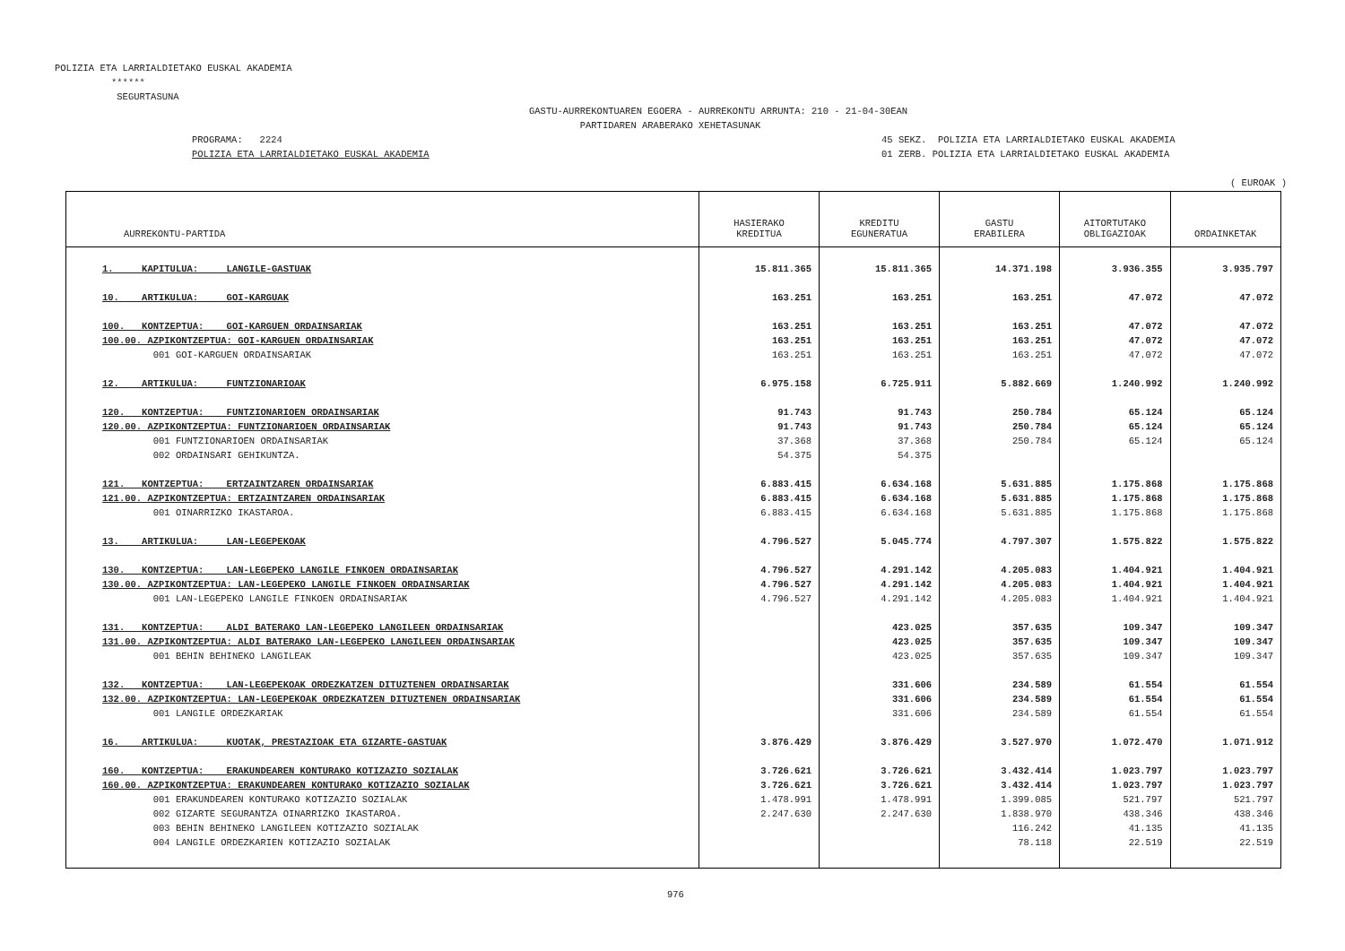POLIZIA ETA LARRIALDIETAKO EUSKAL AKADEMIA ****** SEGURTASUNA
GASTU-AURREKONTUAREN EGOERA - AURREKONTU ARRUNTA: 210 - 21-04-30EAN PARTIDAREN ARABERAKO XEHETASUNAK
PROGRAMA: 2224 POLIZIA ETA LARRIALDIETAKO EUSKAL AKADEMIA
45 SEKZ. POLIZIA ETA LARRIALDIETAKO EUSKAL AKADEMIA 01 ZERB. POLIZIA ETA LARRIALDIETAKO EUSKAL AKADEMIA
( EUROAK )
| AURREKONTU-PARTIDA | HASIERAKO KREDITUA | KREDITU EGUNERATUA | GASTU ERABILERA | AITORTUTAKO OBLIGAZIOAK | ORDAINKETAK |
| --- | --- | --- | --- | --- | --- |
| 1. KAPITULUA: LANGILE-GASTUAK | 15.811.365 | 15.811.365 | 14.371.198 | 3.936.355 | 3.935.797 |
| 10. ARTIKULUA: GOI-KARGUAK | 163.251 | 163.251 | 163.251 | 47.072 | 47.072 |
| 100. KONTZEPTUA: GOI-KARGUEN ORDAINSARIAK | 163.251 | 163.251 | 163.251 | 47.072 | 47.072 |
| 100.00. AZPIKONTZEPTUA: GOI-KARGUEN ORDAINSARIAK | 163.251 | 163.251 | 163.251 | 47.072 | 47.072 |
| 001 GOI-KARGUEN ORDAINSARIAK | 163.251 | 163.251 | 163.251 | 47.072 | 47.072 |
| 12. ARTIKULUA: FUNTZIONARIOAK | 6.975.158 | 6.725.911 | 5.882.669 | 1.240.992 | 1.240.992 |
| 120. KONTZEPTUA: FUNTZIONARIOEN ORDAINSARIAK | 91.743 | 91.743 | 250.784 | 65.124 | 65.124 |
| 120.00. AZPIKONTZEPTUA: FUNTZIONARIOEN ORDAINSARIAK | 91.743 | 91.743 | 250.784 | 65.124 | 65.124 |
| 001 FUNTZIONARIOEN ORDAINSARIAK | 37.368 | 37.368 | 250.784 | 65.124 | 65.124 |
| 002 ORDAINSARI GEHIKUNTZA. | 54.375 | 54.375 | | | |
| 121. KONTZEPTUA: ERTZAINTZAREN ORDAINSARIAK | 6.883.415 | 6.634.168 | 5.631.885 | 1.175.868 | 1.175.868 |
| 121.00. AZPIKONTZEPTUA: ERTZAINTZAREN ORDAINSARIAK | 6.883.415 | 6.634.168 | 5.631.885 | 1.175.868 | 1.175.868 |
| 001 OINARRIZKO IKASTAROA. | 6.883.415 | 6.634.168 | 5.631.885 | 1.175.868 | 1.175.868 |
| 13. ARTIKULUA: LAN-LEGEPEKOAK | 4.796.527 | 5.045.774 | 4.797.307 | 1.575.822 | 1.575.822 |
| 130. KONTZEPTUA: LAN-LEGEPEKO LANGILE FINKOEN ORDAINSARIAK | 4.796.527 | 4.291.142 | 4.205.083 | 1.404.921 | 1.404.921 |
| 130.00. AZPIKONTZEPTUA: LAN-LEGEPEKO LANGILE FINKOEN ORDAINSARIAK | 4.796.527 | 4.291.142 | 4.205.083 | 1.404.921 | 1.404.921 |
| 001 LAN-LEGEPEKO LANGILE FINKOEN ORDAINSARIAK | 4.796.527 | 4.291.142 | 4.205.083 | 1.404.921 | 1.404.921 |
| 131. KONTZEPTUA: ALDI BATERAKO LAN-LEGEPEKO LANGILEEN ORDAINSARIAK | | 423.025 | 357.635 | 109.347 | 109.347 |
| 131.00. AZPIKONTZEPTUA: ALDI BATERAKO LAN-LEGEPEKO LANGILEEN ORDAINSARIAK | | 423.025 | 357.635 | 109.347 | 109.347 |
| 001 BEHIN BEHINEKO LANGILEAK | | 423.025 | 357.635 | 109.347 | 109.347 |
| 132. KONTZEPTUA: LAN-LEGEPEKOAK ORDEZKATZEN DITUZTENEN ORDAINSARIAK | | 331.606 | 234.589 | 61.554 | 61.554 |
| 132.00. AZPIKONTZEPTUA: LAN-LEGEPEKOAK ORDEZKATZEN DITUZTENEN ORDAINSARIAK | | 331.606 | 234.589 | 61.554 | 61.554 |
| 001 LANGILE ORDEZKARIAK | | 331.606 | 234.589 | 61.554 | 61.554 |
| 16. ARTIKULUA: KUOTAK, PRESTAZIOAK ETA GIZARTE-GASTUAK | 3.876.429 | 3.876.429 | 3.527.970 | 1.072.470 | 1.071.912 |
| 160. KONTZEPTUA: ERAKUNDEAREN KONTURAKO KOTIZAZIO SOZIALAK | 3.726.621 | 3.726.621 | 3.432.414 | 1.023.797 | 1.023.797 |
| 160.00. AZPIKONTZEPTUA: ERAKUNDEAREN KONTURAKO KOTIZAZIO SOZIALAK | 3.726.621 | 3.726.621 | 3.432.414 | 1.023.797 | 1.023.797 |
| 001 ERAKUNDEAREN KONTURAKO KOTIZAZIO SOZIALAK | 1.478.991 | 1.478.991 | 1.399.085 | 521.797 | 521.797 |
| 002 GIZARTE SEGURANTZA OINARRIZKO IKASTAROA. | 2.247.630 | 2.247.630 | 1.838.970 | 438.346 | 438.346 |
| 003 BEHIN BEHINEKO LANGILEEN KOTIZAZIO SOZIALAK | | | 116.242 | 41.135 | 41.135 |
| 004 LANGILE ORDEZKARIEN KOTIZAZIO SOZIALAK | | | 78.118 | 22.519 | 22.519 |
976